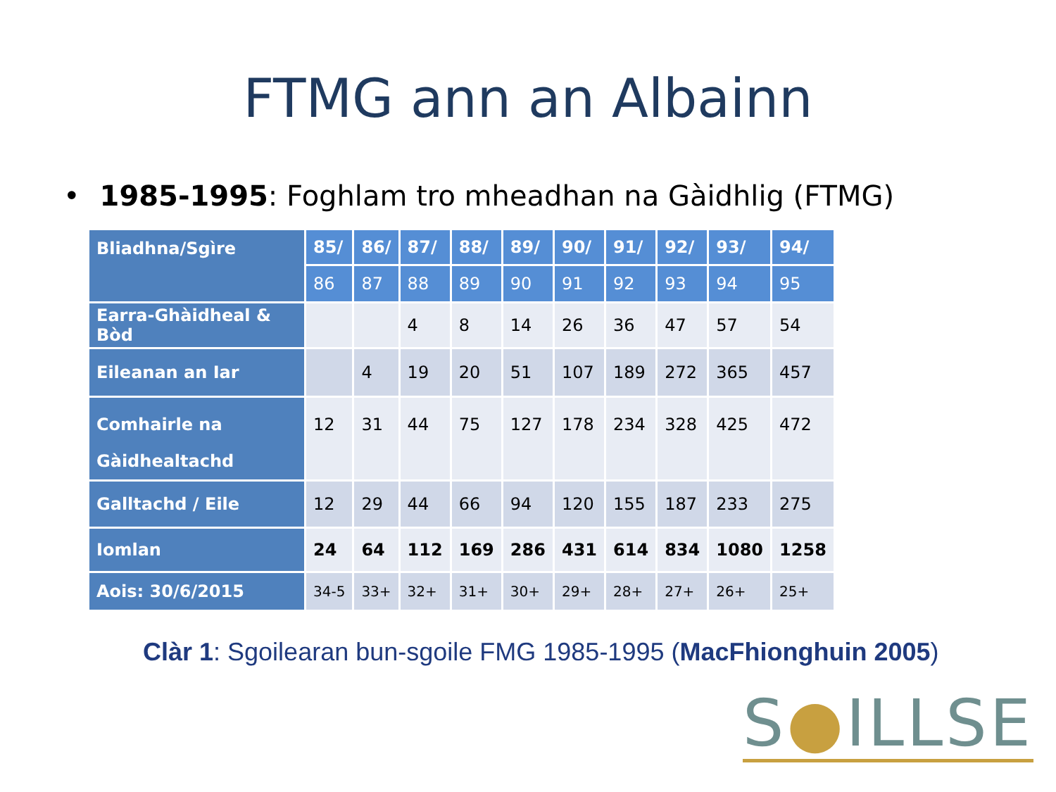FTMG ann an Albainn
• 1985-1995: Foghlam tro mheadhan na Gàidhlig (FTMG)
| Bliadhna/Sgìre | 85/ | 86/ | 87/ | 88/ | 89/ | 90/ | 91/ | 92/ | 93/ | 94/ |
| --- | --- | --- | --- | --- | --- | --- | --- | --- | --- | --- |
| | 86 | 87 | 88 | 89 | 90 | 91 | 92 | 93 | 94 | 95 |
| Earra-Ghàidheal & Bòd | | | 4 | 8 | 14 | 26 | 36 | 47 | 57 | 54 |
| Eileanan an Iar | | 4 | 19 | 20 | 51 | 107 | 189 | 272 | 365 | 457 |
| Comhairle na Gàidhealtachd | 12 | 31 | 44 | 75 | 127 | 178 | 234 | 328 | 425 | 472 |
| Galltachd / Eile | 12 | 29 | 44 | 66 | 94 | 120 | 155 | 187 | 233 | 275 |
| Iomlan | 24 | 64 | 112 | 169 | 286 | 431 | 614 | 834 | 1080 | 1258 |
| Aois: 30/6/2015 | 34-5 | 33+ | 32+ | 31+ | 30+ | 29+ | 28+ | 27+ | 26+ | 25+ |
Clàr 1: Sgoilearan bun-sgoile FMG 1985-1995 (MacFhionghuin 2005)
S●ILLSE